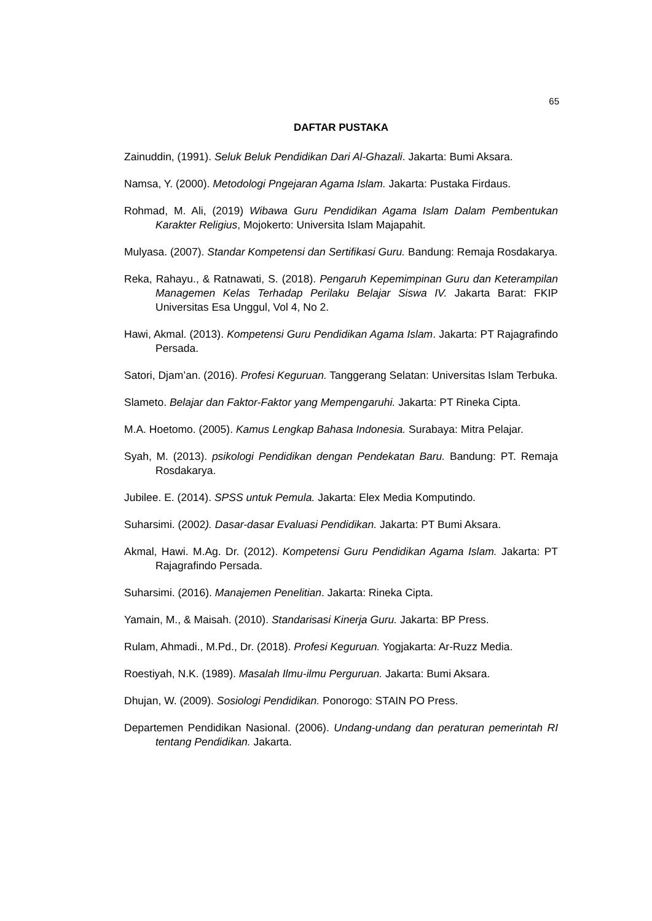65
DAFTAR PUSTAKA
Zainuddin, (1991). Seluk Beluk Pendidikan Dari Al-Ghazali. Jakarta: Bumi Aksara.
Namsa, Y. (2000). Metodologi Pngejaran Agama Islam. Jakarta: Pustaka Firdaus.
Rohmad, M. Ali, (2019) Wibawa Guru Pendidikan Agama Islam Dalam Pembentukan Karakter Religius, Mojokerto: Universita Islam Majapahit.
Mulyasa. (2007). Standar Kompetensi dan Sertifikasi Guru. Bandung: Remaja Rosdakarya.
Reka, Rahayu., & Ratnawati, S. (2018). Pengaruh Kepemimpinan Guru dan Keterampilan Managemen Kelas Terhadap Perilaku Belajar Siswa IV. Jakarta Barat: FKIP Universitas Esa Unggul, Vol 4, No 2.
Hawi, Akmal. (2013). Kompetensi Guru Pendidikan Agama Islam. Jakarta: PT Rajagrafindo Persada.
Satori, Djam’an. (2016). Profesi Keguruan. Tanggerang Selatan: Universitas Islam Terbuka.
Slameto. Belajar dan Faktor-Faktor yang Mempengaruhi. Jakarta: PT Rineka Cipta.
M.A. Hoetomo. (2005). Kamus Lengkap Bahasa Indonesia. Surabaya: Mitra Pelajar.
Syah, M. (2013). psikologi Pendidikan dengan Pendekatan Baru. Bandung: PT. Remaja Rosdakarya.
Jubilee. E. (2014). SPSS untuk Pemula. Jakarta: Elex Media Komputindo.
Suharsimi. (2002). Dasar-dasar Evaluasi Pendidikan. Jakarta: PT Bumi Aksara.
Akmal, Hawi. M.Ag. Dr. (2012). Kompetensi Guru Pendidikan Agama Islam. Jakarta: PT Rajagrafindo Persada.
Suharsimi. (2016). Manajemen Penelitian. Jakarta: Rineka Cipta.
Yamain, M., & Maisah. (2010). Standarisasi Kinerja Guru. Jakarta: BP Press.
Rulam, Ahmadi., M.Pd., Dr. (2018). Profesi Keguruan. Yogjakarta: Ar-Ruzz Media.
Roestiyah, N.K. (1989). Masalah Ilmu-ilmu Perguruan. Jakarta: Bumi Aksara.
Dhujan, W. (2009). Sosiologi Pendidikan. Ponorogo: STAIN PO Press.
Departemen Pendidikan Nasional. (2006). Undang-undang dan peraturan pemerintah RI tentang Pendidikan. Jakarta.